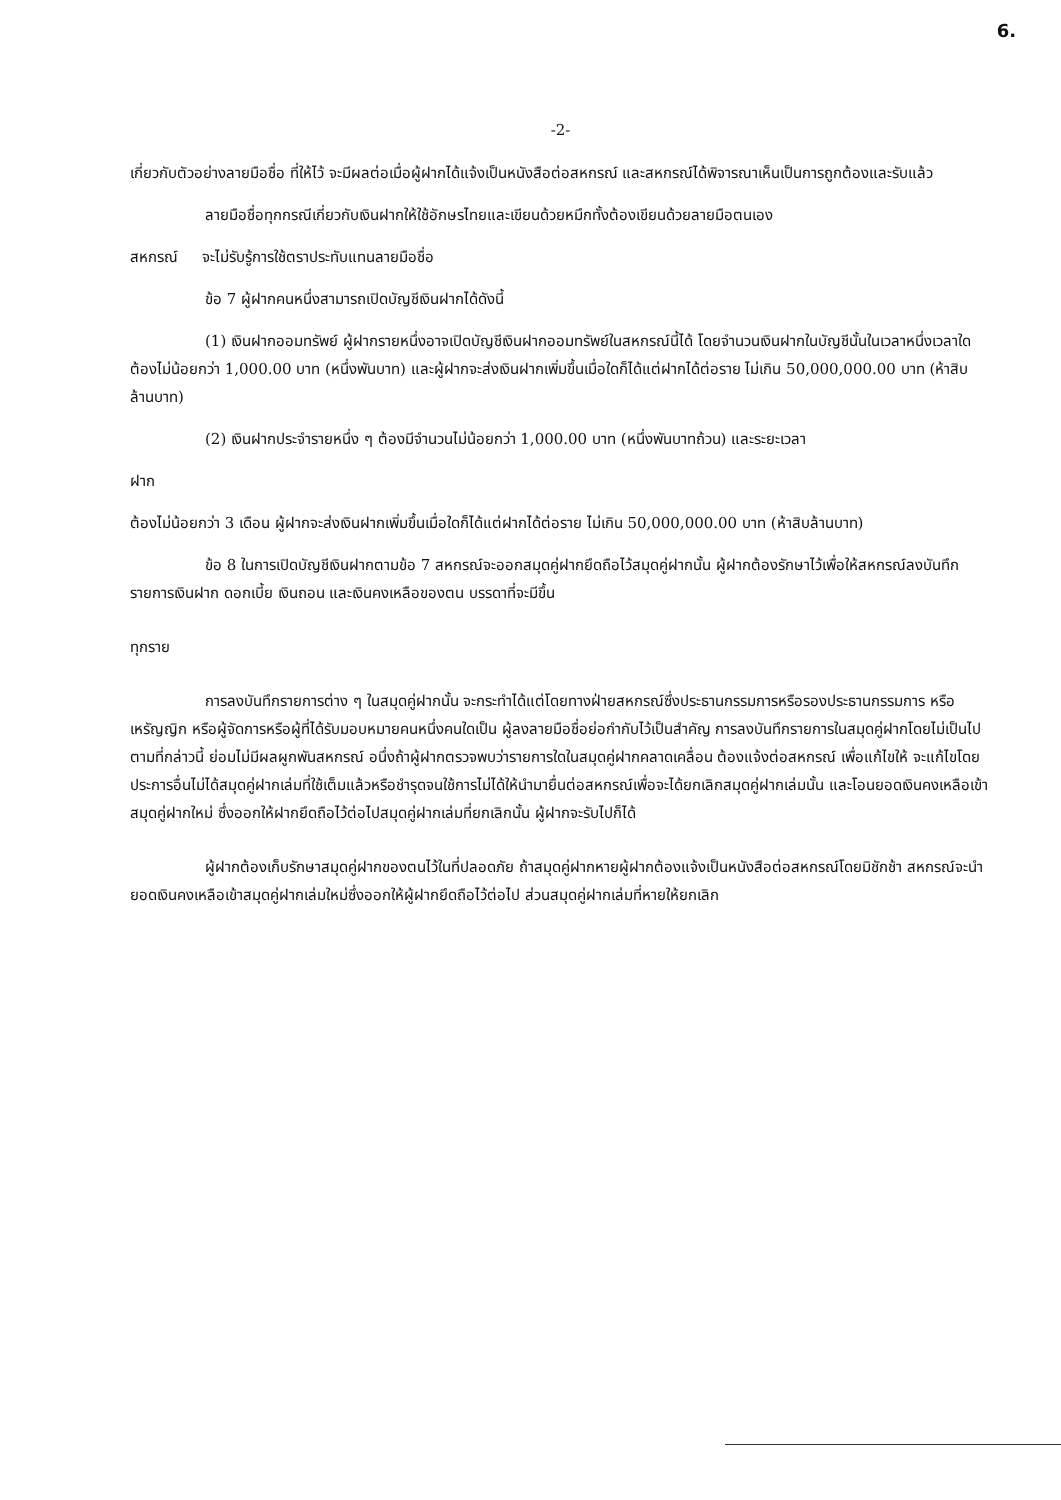6.
-2-
เกี่ยวกับตัวอย่างลายมือชื่อ ที่ให้ไว้ จะมีผลต่อเมื่อผู้ฝากได้แจ้งเป็นหนังสือต่อสหกรณ์ และสหกรณ์ได้พิจารณาเห็นเป็นการถูกต้องและรับแล้ว
ลายมือชื่อทุกกรณีเกี่ยวกับเงินฝากให้ใช้อักษรไทยและเขียนด้วยหมึกทั้งต้องเขียนด้วยลายมือตนเอง
สหกรณ์ จะไม่รับรู้การใช้ตราประทับแทนลายมือชื่อ
ข้อ 7 ผู้ฝากคนหนึ่งสามารถเปิดบัญชีเงินฝากได้ดังนี้
(1) เงินฝากออมทรัพย์ ผู้ฝากรายหนึ่งอาจเปิดบัญชีเงินฝากออมทรัพย์ในสหกรณ์นี้ได้ โดยจำนวนเงินฝากในบัญชีนั้นในเวลาหนึ่งเวลาใดต้องไม่น้อยกว่า 1,000.00 บาท (หนึ่งพันบาท) และผู้ฝากจะส่งเงินฝากเพิ่มขึ้นเมื่อใดก็ได้แต่ฝากได้ต่อราย ไม่เกิน 50,000,000.00 บาท (ห้าสิบล้านบาท)
(2) เงินฝากประจำรายหนึ่ง ๆ ต้องมีจำนวนไม่น้อยกว่า 1,000.00 บาท (หนึ่งพันบาทถ้วน) และระยะเวลา
ฝาก
ต้องไม่น้อยกว่า 3 เดือน ผู้ฝากจะส่งเงินฝากเพิ่มขึ้นเมื่อใดก็ได้แต่ฝากได้ต่อราย ไม่เกิน 50,000,000.00 บาท (ห้าสิบล้านบาท)
ข้อ 8 ในการเปิดบัญชีเงินฝากตามข้อ 7 สหกรณ์จะออกสมุดคู่ฝากยึดถือไว้สมุดคู่ฝากนั้น ผู้ฝากต้องรักษาไว้เพื่อให้สหกรณ์ลงบันทึกรายการเงินฝาก ดอกเบี้ย เงินถอน และเงินคงเหลือของตน บรรดาที่จะมีขึ้น
ทุกราย
การลงบันทึกรายการต่าง ๆ ในสมุดคู่ฝากนั้น จะกระทำได้แต่โดยทางฝ่ายสหกรณ์ซึ่งประธานกรรมการหรือรองประธานกรรมการ หรือเหรัญญิก หรือผู้จัดการหรือผู้ที่ได้รับมอบหมายคนหนึ่งคนใดเป็น ผู้ลงลายมือชื่อย่อกำกับไว้เป็นสำคัญ การลงบันทึกรายการในสมุดคู่ฝากโดยไม่เป็นไปตามที่กล่าวนี้ ย่อมไม่มีผลผูกพันสหกรณ์ อนึ่งถ้าผู้ฝากตรวจพบว่ารายการใดในสมุดคู่ฝากคลาดเคลื่อน ต้องแจ้งต่อสหกรณ์ เพื่อแก้ไขให้ จะแก้ไขโดยประการอื่นไม่ได้สมุดคู่ฝากเล่มที่ใช้เต็มแล้วหรือชำรุดจนใช้การไม่ได้ให้นำมายื่นต่อสหกรณ์เพื่อจะได้ยกเลิกสมุดคู่ฝากเล่มนั้น และโอนยอดเงินคงเหลือเข้าสมุดคู่ฝากใหม่ ซึ่งออกให้ฝากยึดถือไว้ต่อไปสมุดคู่ฝากเล่มที่ยกเลิกนั้น ผู้ฝากจะรับไปก็ได้
ผู้ฝากต้องเก็บรักษาสมุดคู่ฝากของตนไว้ในที่ปลอดภัย ถ้าสมุดคู่ฝากหายผู้ฝากต้องแจ้งเป็นหนังสือต่อสหกรณ์โดยมิชักช้า สหกรณ์จะนำยอดเงินคงเหลือเข้าสมุดคู่ฝากเล่มใหม่ซึ่งออกให้ผู้ฝากยึดถือไว้ต่อไป ส่วนสมุดคู่ฝากเล่มที่หายให้ยกเลิก